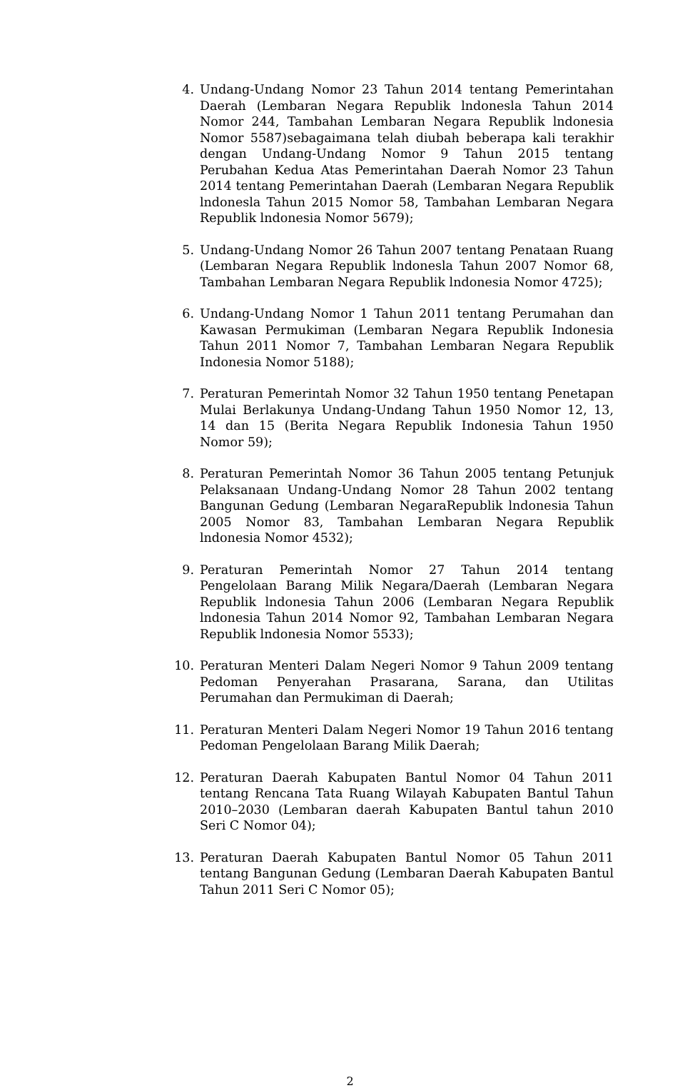4. Undang-Undang Nomor 23 Tahun 2014 tentang Pemerintahan Daerah (Lembaran Negara Republik lndonesla Tahun 2014 Nomor 244, Tambahan Lembaran Negara Republik lndonesia Nomor 5587)sebagaimana telah diubah beberapa kali terakhir dengan Undang-Undang Nomor 9 Tahun 2015 tentang Perubahan Kedua Atas Pemerintahan Daerah Nomor 23 Tahun 2014 tentang Pemerintahan Daerah (Lembaran Negara Republik lndonesla Tahun 2015 Nomor 58, Tambahan Lembaran Negara Republik lndonesia Nomor 5679);
5. Undang-Undang Nomor 26 Tahun 2007 tentang Penataan Ruang (Lembaran Negara Republik lndonesla Tahun 2007 Nomor 68, Tambahan Lembaran Negara Republik lndonesia Nomor 4725);
6. Undang-Undang Nomor 1 Tahun 2011 tentang Perumahan dan Kawasan Permukiman (Lembaran Negara Republik Indonesia Tahun 2011 Nomor 7, Tambahan Lembaran Negara Republik Indonesia Nomor 5188);
7. Peraturan Pemerintah Nomor 32 Tahun 1950 tentang Penetapan Mulai Berlakunya Undang-Undang Tahun 1950 Nomor 12, 13, 14 dan 15 (Berita Negara Republik Indonesia Tahun 1950 Nomor 59);
8. Peraturan Pemerintah Nomor 36 Tahun 2005 tentang Petunjuk Pelaksanaan Undang-Undang Nomor 28 Tahun 2002 tentang Bangunan Gedung (Lembaran NegaraRepublik lndonesia Tahun 2005 Nomor 83, Tambahan Lembaran Negara Republik lndonesia Nomor 4532);
9. Peraturan Pemerintah Nomor 27 Tahun 2014 tentang Pengelolaan Barang Milik Negara/Daerah (Lembaran Negara Republik lndonesia Tahun 2006 (Lembaran Negara Republik lndonesia Tahun 2014 Nomor 92, Tambahan Lembaran Negara Republik lndonesia Nomor 5533);
10. Peraturan Menteri Dalam Negeri Nomor 9 Tahun 2009 tentang Pedoman Penyerahan Prasarana, Sarana, dan Utilitas Perumahan dan Permukiman di Daerah;
11. Peraturan Menteri Dalam Negeri Nomor 19 Tahun 2016 tentang Pedoman Pengelolaan Barang Milik Daerah;
12. Peraturan Daerah Kabupaten Bantul Nomor 04 Tahun 2011 tentang Rencana Tata Ruang Wilayah Kabupaten Bantul Tahun 2010–2030 (Lembaran daerah Kabupaten Bantul tahun 2010 Seri C Nomor 04);
13. Peraturan Daerah Kabupaten Bantul Nomor 05 Tahun 2011 tentang Bangunan Gedung (Lembaran Daerah Kabupaten Bantul Tahun 2011 Seri C Nomor 05);
2